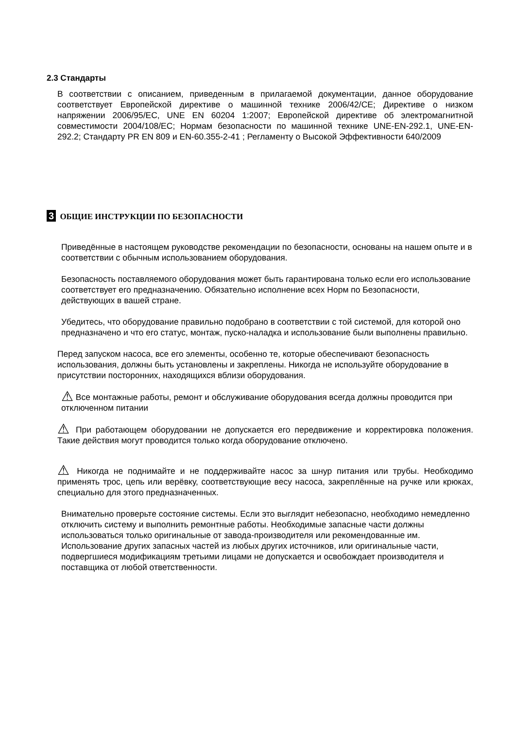2.3 Стандарты
В соответствии с описанием, приведенным в прилагаемой документации, данное оборудование соответствует Европейской директиве о машинной технике 2006/42/CE; Директиве о низком напряжении 2006/95/EC, UNE EN 60204 1:2007; Европейской директиве об электромагнитной совместимости 2004/108/EC; Нормам безопасности по машинной технике UNE-EN-292.1, UNE-EN-292.2; Стандарту PR EN 809 и EN-60.355-2-41 ; Регламенту о Высокой Эффективности 640/2009
3 ОБЩИЕ ИНСТРУКЦИИ ПО БЕЗОПАСНОСТИ
Приведённые в настоящем руководстве рекомендации по безопасности, основаны на нашем опыте и в соответствии с обычным использованием оборудования.
Безопасность поставляемого оборудования может быть гарантирована только если его использование соответствует его предназначению. Обязательно исполнение всех Норм по Безопасности, действующих в вашей стране.
Убедитесь, что оборудование правильно подобрано в соответствии с той системой, для которой оно предназначено и что его статус, монтаж, пуско-наладка и использование были выполнены правильно.
Перед запуском насоса, все его элементы, особенно те, которые обеспечивают безопасность использования, должны быть установлены и закреплены. Никогда не используйте оборудование в присутствии посторонних, находящихся вблизи оборудования.
⚠ Все монтажные работы, ремонт и обслуживание оборудования всегда должны проводится при отключенном питании
⚠ При работающем оборудовании не допускается его передвижение и корректировка положения. Такие действия могут проводится только когда оборудование отключено.
⚠ Никогда не поднимайте и не поддерживайте насос за шнур питания или трубы. Необходимо применять трос, цепь или верёвку, соответствующие весу насоса, закреплённые на ручке или крюках, специально для этого предназначенных.
Внимательно проверьте состояние системы. Если это выглядит небезопасно, необходимо немедленно отключить систему и выполнить ремонтные работы. Необходимые запасные части должны использоваться только оригинальные от завода-производителя или рекомендованные им. Использование других запасных частей из любых других источников, или оригинальные части, подвергшиеся модификациям третьими лицами не допускается и освобождает производителя и поставщика от любой ответственности.